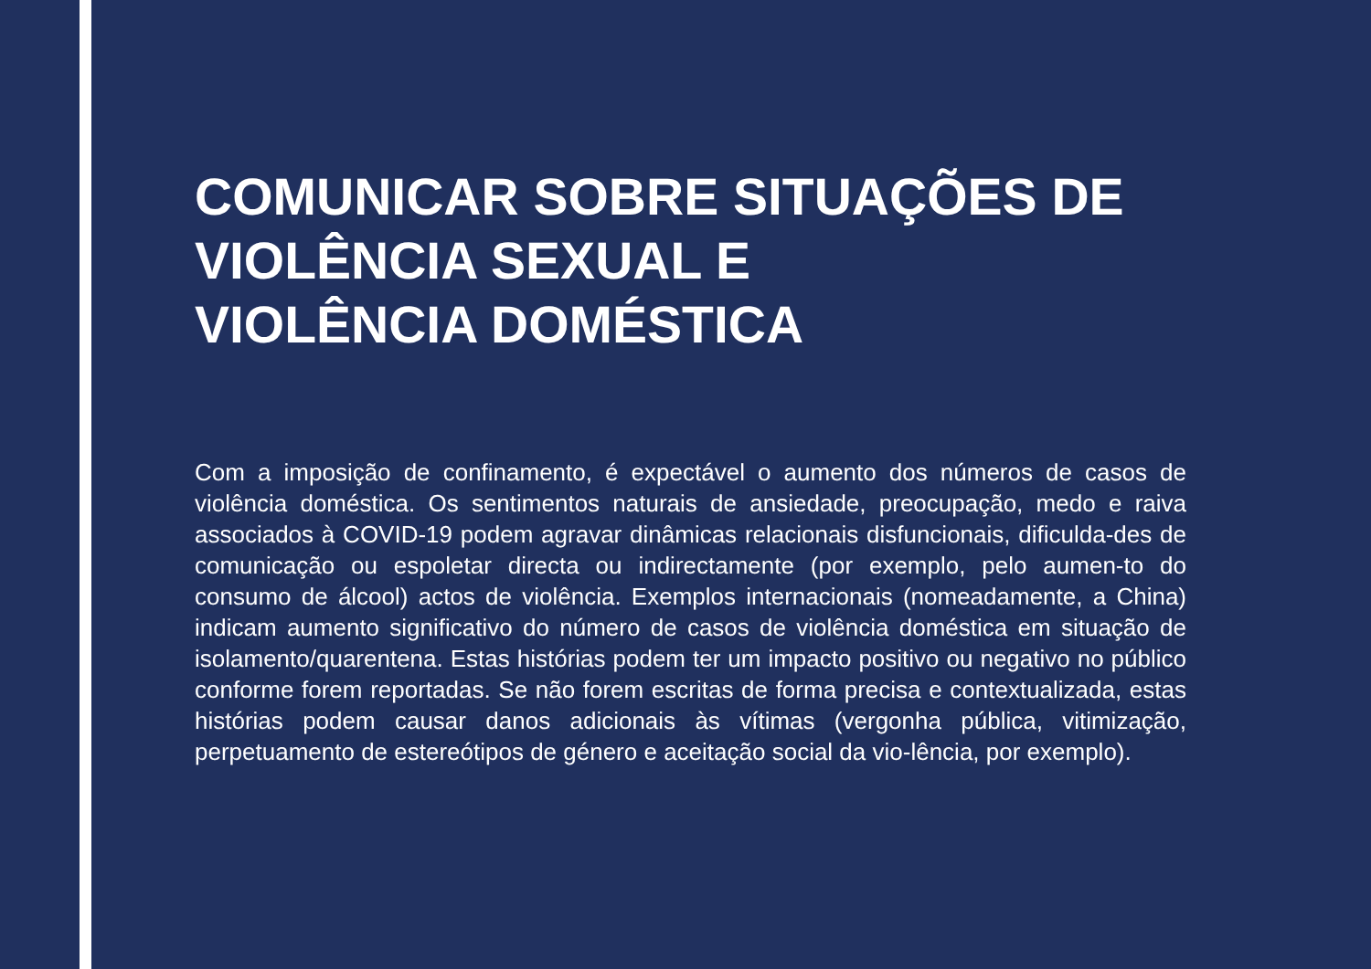COMUNICAR SOBRE SITUAÇÕES DE
VIOLÊNCIA SEXUAL E
VIOLÊNCIA DOMÉSTICA
Com a imposição de confinamento, é expectável o aumento dos números de casos de violência doméstica. Os sentimentos naturais de ansiedade, preocupação, medo e raiva associados à COVID-19 podem agravar dinâmicas relacionais disfuncionais, dificulda-des de comunicação ou espoletar directa ou indirectamente (por exemplo, pelo aumen-to do consumo de álcool) actos de violência. Exemplos internacionais (nomeadamente, a China) indicam aumento significativo do número de casos de violência doméstica em situação de isolamento/quarentena. Estas histórias podem ter um impacto positivo ou negativo no público conforme forem reportadas. Se não forem escritas de forma precisa e contextualizada, estas histórias podem causar danos adicionais às vítimas (vergonha pública, vitimização, perpetuamento de estereótipos de género e aceitação social da vio-lência, por exemplo).